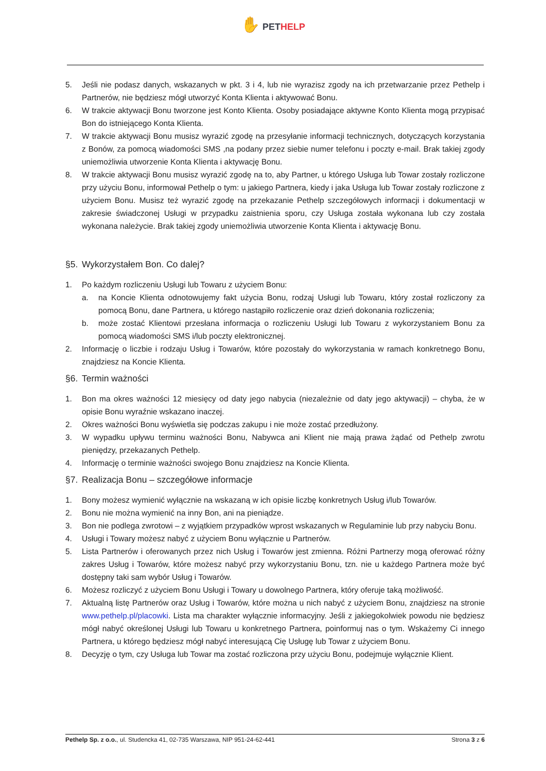✋ PETHELP
5. Jeśli nie podasz danych, wskazanych w pkt. 3 i 4, lub nie wyrazisz zgody na ich przetwarzanie przez Pethelp i Partnerów, nie będziesz mógł utworzyć Konta Klienta i aktywować Bonu.
6. W trakcie aktywacji Bonu tworzone jest Konto Klienta. Osoby posiadające aktywne Konto Klienta mogą przypisać Bon do istniejącego Konta Klienta.
7. W trakcie aktywacji Bonu musisz wyrazić zgodę na przesyłanie informacji technicznych, dotyczących korzystania z Bonów, za pomocą wiadomości SMS ,na podany przez siebie numer telefonu i poczty e-mail. Brak takiej zgody uniemożliwia utworzenie Konta Klienta i aktywację Bonu.
8. W trakcie aktywacji Bonu musisz wyrazić zgodę na to, aby Partner, u którego Usługa lub Towar zostały rozliczone przy użyciu Bonu, informował Pethelp o tym: u jakiego Partnera, kiedy i jaka Usługa lub Towar zostały rozliczone z użyciem Bonu. Musisz też wyrazić zgodę na przekazanie Pethelp szczegółowych informacji i dokumentacji w zakresie świadczonej Usługi w przypadku zaistnienia sporu, czy Usługa została wykonana lub czy została wykonana należycie. Brak takiej zgody uniemożliwia utworzenie Konta Klienta i aktywację Bonu.
§5. Wykorzystałem Bon. Co dalej?
1. Po każdym rozliczeniu Usługi lub Towaru z użyciem Bonu:
a. na Koncie Klienta odnotowujemy fakt użycia Bonu, rodzaj Usługi lub Towaru, który został rozliczony za pomocą Bonu, dane Partnera, u którego nastąpiło rozliczenie oraz dzień dokonania rozliczenia;
b. może zostać Klientowi przesłana informacja o rozliczeniu Usługi lub Towaru z wykorzystaniem Bonu za pomocą wiadomości SMS i/lub poczty elektronicznej.
2. Informację o liczbie i rodzaju Usług i Towarów, które pozostały do wykorzystania w ramach konkretnego Bonu, znajdziesz na Koncie Klienta.
§6. Termin ważności
1. Bon ma okres ważności 12 miesięcy od daty jego nabycia (niezależnie od daty jego aktywacji) – chyba, że w opisie Bonu wyraźnie wskazano inaczej.
2. Okres ważności Bonu wyświetla się podczas zakupu i nie może zostać przedłużony.
3. W wypadku upływu terminu ważności Bonu, Nabywca ani Klient nie mają prawa żądać od Pethelp zwrotu pieniędzy, przekazanych Pethelp.
4. Informację o terminie ważności swojego Bonu znajdziesz na Koncie Klienta.
§7. Realizacja Bonu – szczegółowe informacje
1. Bony możesz wymienić wyłącznie na wskazaną w ich opisie liczbę konkretnych Usług i/lub Towarów.
2. Bonu nie można wymienić na inny Bon, ani na pieniądze.
3. Bon nie podlega zwrotowi – z wyjątkiem przypadków wprost wskazanych w Regulaminie lub przy nabyciu Bonu.
4. Usługi i Towary możesz nabyć z użyciem Bonu wyłącznie u Partnerów.
5. Lista Partnerów i oferowanych przez nich Usług i Towarów jest zmienna. Różni Partnerzy mogą oferować różny zakres Usług i Towarów, które możesz nabyć przy wykorzystaniu Bonu, tzn. nie u każdego Partnera może być dostępny taki sam wybór Usług i Towarów.
6. Możesz rozliczyć z użyciem Bonu Usługi i Towary u dowolnego Partnera, który oferuje taką możliwość.
7. Aktualną listę Partnerów oraz Usług i Towarów, które można u nich nabyć z użyciem Bonu, znajdziesz na stronie www.pethelp.pl/placowki. Lista ma charakter wyłącznie informacyjny. Jeśli z jakiegokolwiek powodu nie będziesz mógł nabyć określonej Usługi lub Towaru u konkretnego Partnera, poinformuj nas o tym. Wskażemy Ci innego Partnera, u którego będziesz mógł nabyć interesującą Cię Usługę lub Towar z użyciem Bonu.
8. Decyzję o tym, czy Usługa lub Towar ma zostać rozliczona przy użyciu Bonu, podejmuje wyłącznie Klient.
Pethelp Sp. z o.o., ul. Studencka 41, 02-735 Warszawa, NIP 951-24-62-441
Strona 3 z 6